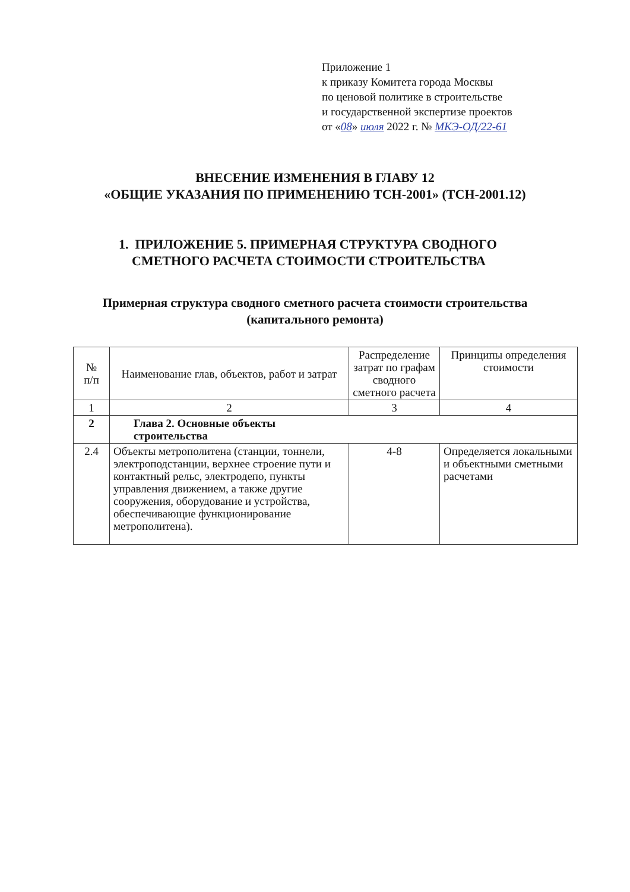Приложение 1
к приказу Комитета города Москвы
по ценовой политике в строительстве
и государственной экспертизе проектов
от «08» июля 2022 г. № МКЭ-ОД/22-61
ВНЕСЕНИЕ ИЗМЕНЕНИЯ В ГЛАВУ 12
«ОБЩИЕ УКАЗАНИЯ ПО ПРИМЕНЕНИЮ ТСН-2001» (ТСН-2001.12)
1. ПРИЛОЖЕНИЕ 5. ПРИМЕРНАЯ СТРУКТУРА СВОДНОГО
СМЕТНОГО РАСЧЕТА СТОИМОСТИ СТРОИТЕЛЬСТВА
Примерная структура сводного сметного расчета стоимости строительства
(капитального ремонта)
| № п/п | Наименование глав, объектов, работ и затрат | Распределение затрат по графам сводного сметного расчета | Принципы определения стоимости |
| --- | --- | --- | --- |
| 1 | 2 | 3 | 4 |
| 2 | Глава 2. Основные объекты строительства | | |
| 2.4 | Объекты метрополитена (станции, тоннели, электроподстанции, верхнее строение пути и контактный рельс, электродепо, пункты управления движением, а также другие сооружения, оборудование и устройства, обеспечивающие функционирование метрополитена). | 4-8 | Определяется локальными и объектными сметными расчетами |